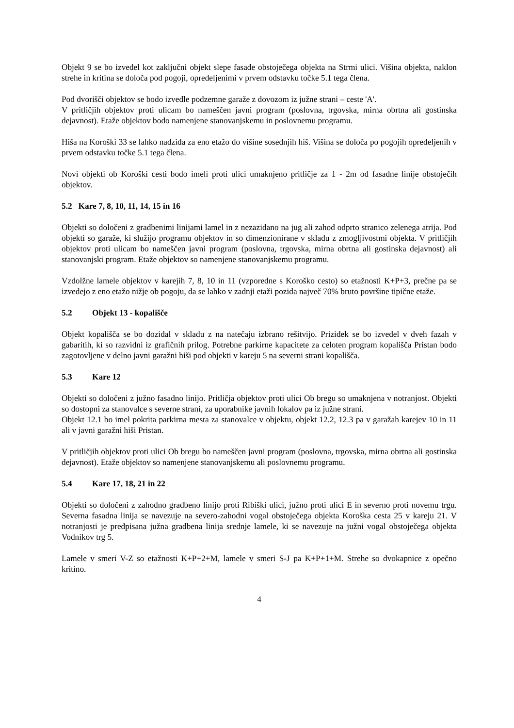Objekt 9 se bo izvedel kot zaključni objekt slepe fasade obstoječega objekta na Strmi ulici. Višina objekta, naklon strehe in kritina se določa pod pogoji, opredeljenimi v prvem odstavku točke 5.1 tega člena.
Pod dvorišči objektov se bodo izvedle podzemne garaže z dovozom iz južne strani – ceste 'A'.
V pritličjih objektov proti ulicam bo nameščen javni program (poslovna, trgovska, mirna obrtna ali gostinska dejavnost). Etaže objektov bodo namenjene stanovanjskemu in poslovnemu programu.
Hiša na Koroški 33 se lahko nadzida za eno etažo do višine sosednjih hiš. Višina se določa po pogojih opredeljenih v prvem odstavku točke 5.1 tega člena.
Novi objekti ob Koroški cesti bodo imeli proti ulici umaknjeno pritličje za 1 - 2m od fasadne linije obstoječih objektov.
5.2 Kare 7, 8, 10, 11, 14, 15 in 16
Objekti so določeni z gradbenimi linijami lamel in z nezazidano na jug ali zahod odprto stranico zelenega atrija. Pod objekti so garaže, ki služijo programu objektov in so dimenzionirane v skladu z zmogljivostmi objekta. V pritličjih objektov proti ulicam bo nameščen javni program (poslovna, trgovska, mirna obrtna ali gostinska dejavnost) ali stanovanjski program. Etaže objektov so namenjene stanovanjskemu programu.
Vzdolžne lamele objektov v karejih 7, 8, 10 in 11 (vzporedne s Koroško cesto) so etažnosti K+P+3, prečne pa se izvedejo z eno etažo nižje ob pogoju, da se lahko v zadnji etaži pozida največ 70% bruto površine tipične etaže.
5.2 Objekt 13 - kopališče
Objekt kopališča se bo dozidal v skladu z na natečaju izbrano rešitvijo. Prizidek se bo izvedel v dveh fazah v gabaritih, ki so razvidni iz grafičnih prilog. Potrebne parkirne kapacitete za celoten program kopališča Pristan bodo zagotovljene v delno javni garažni hiši pod objekti v kareju 5 na severni strani kopališča.
5.3 Kare 12
Objekti so določeni z južno fasadno linijo. Pritličja objektov proti ulici Ob bregu so umaknjena v notranjost. Objekti so dostopni za stanovalce s severne strani, za uporabnike javnih lokalov pa iz južne strani.
Objekt 12.1 bo imel pokrita parkirna mesta za stanovalce v objektu, objekt 12.2, 12.3 pa v garažah karejev 10 in 11 ali v javni garažni hiši Pristan.
V pritličjih objektov proti ulici Ob bregu bo nameščen javni program (poslovna, trgovska, mirna obrtna ali gostinska dejavnost). Etaže objektov so namenjene stanovanjskemu ali poslovnemu programu.
5.4 Kare 17, 18, 21 in 22
Objekti so določeni z zahodno gradbeno linijo proti Ribiški ulici, južno proti ulici E in severno proti novemu trgu. Severna fasadna linija se navezuje na severo-zahodni vogal obstoječega objekta Koroška cesta 25 v kareju 21. V notranjosti je predpisana južna gradbena linija srednje lamele, ki se navezuje na južni vogal obstoječega objekta Vodnikov trg 5.
Lamele v smeri V-Z so etažnosti K+P+2+M, lamele v smeri S-J pa K+P+1+M. Strehe so dvokapnice z opečno kritino.
4